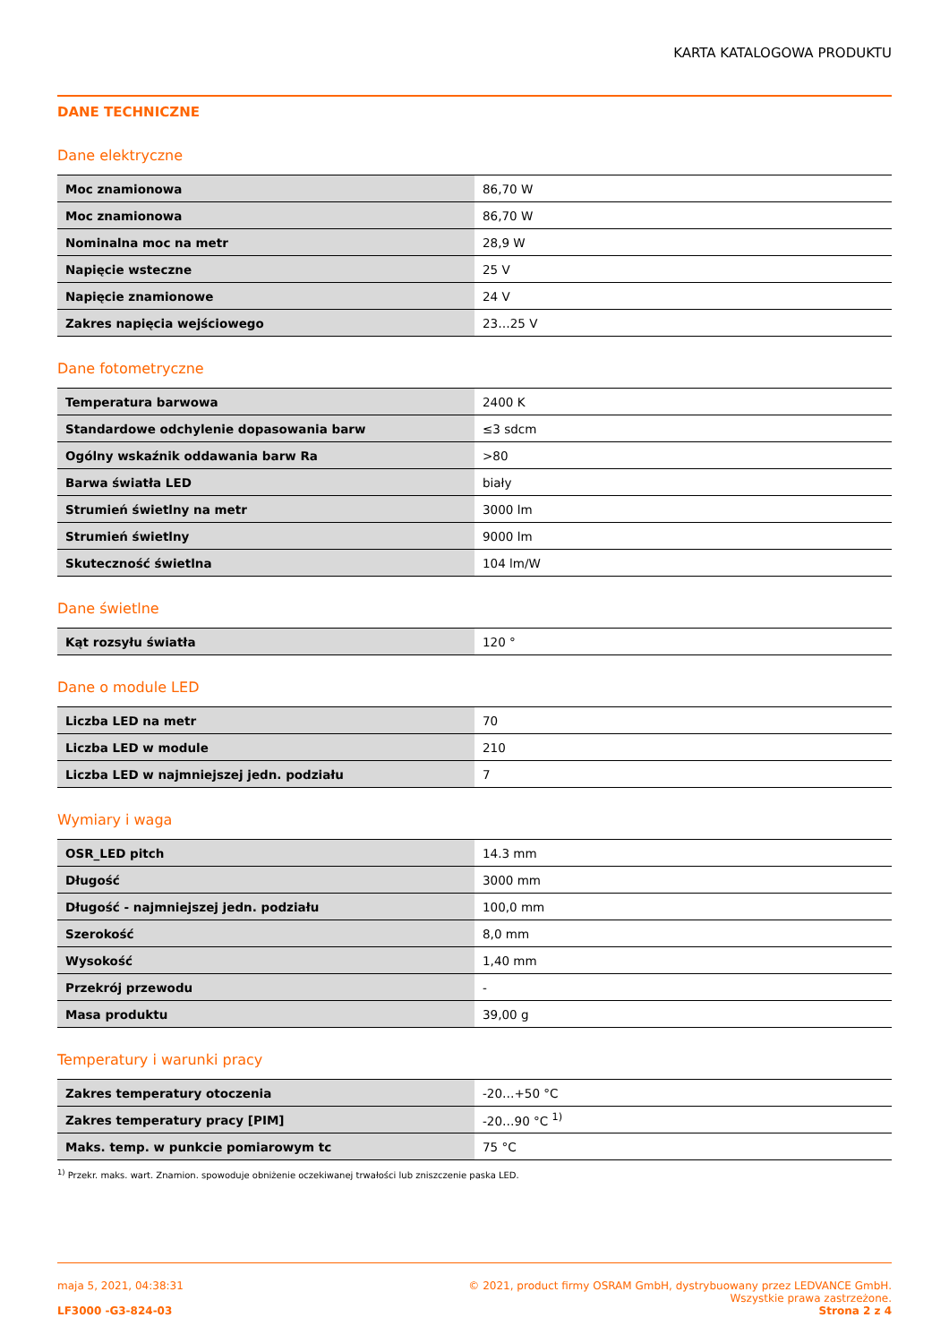KARTA KATALOGOWA PRODUKTU
DANE TECHNICZNE
Dane elektryczne
| Moc znamionowa | 86,70 W |
| Moc znamionowa | 86,70 W |
| Nominalna moc na metr | 28,9 W |
| Napięcie wsteczne | 25 V |
| Napięcie znamionowe | 24 V |
| Zakres napięcia wejściowego | 23…25 V |
Dane fotometryczne
| Temperatura barwowa | 2400 K |
| Standardowe odchylenie dopasowania barw | ≤3 sdcm |
| Ogólny wskaźnik oddawania barw Ra | >80 |
| Barwa światła LED | biały |
| Strumień świetlny na metr | 3000 lm |
| Strumień świetlny | 9000 lm |
| Skuteczność świetlna | 104 lm/W |
Dane świetlne
| Kąt rozsyłu światła | 120 ° |
Dane o module LED
| Liczba LED na metr | 70 |
| Liczba LED w module | 210 |
| Liczba LED w najmniejszej jedn. podziału | 7 |
Wymiary i waga
| OSR_LED pitch | 14.3 mm |
| Długość | 3000 mm |
| Długość - najmniejszej jedn. podziału | 100,0 mm |
| Szerokość | 8,0 mm |
| Wysokość | 1,40 mm |
| Przekrój przewodu | - |
| Masa produktu | 39,00 g |
Temperatury i warunki pracy
| Zakres temperatury otoczenia | -20…+50 °C |
| Zakres temperatury pracy [PIM] | -20…90 °C <sup>1)</sup> |
| Maks. temp. w punkcie pomiarowym tc | 75 °C |
<sup>1)</sup> Przekr. maks. wart. Znamion. spowoduje obniżenie oczekiwanej trwałości lub zniszczenie paska LED.
maja 5, 2021, 04:38:31 © 2021, product firmy OSRAM GmbH, dystrybuowany przez LEDVANCE GmbH.
Wszystkie prawa zastrzeżone.
LF3000 -G3-824-03 Strona 2 z 4